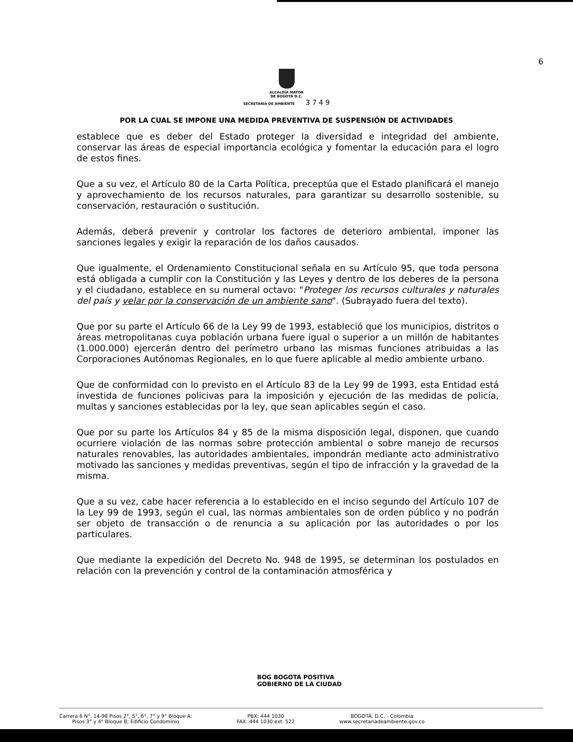6
ALCALDÍA MAYOR
DE BOGOTÁ D.C.
SECRETARÍA DE AMBIENTE 3 7 4 9
POR LA CUAL SE IMPONE UNA MEDIDA PREVENTIVA DE SUSPENSIÓN DE ACTIVIDADES
establece que es deber del Estado proteger la diversidad e integridad del ambiente, conservar las áreas de especial importancia ecológica y fomentar la educación para el logro de estos fines.
Que a su vez, el Artículo 80 de la Carta Política, preceptúa que el Estado planificará el manejo y aprovechamiento de los recursos naturales, para garantizar su desarrollo sostenible, su conservación, restauración o sustitución.
Además, deberá prevenir y controlar los factores de deterioro ambiental, imponer las sanciones legales y exigir la reparación de los daños causados.
Que igualmente, el Ordenamiento Constitucional señala en su Artículo 95, que toda persona está obligada a cumplir con la Constitución y las Leyes y dentro de los deberes de la persona y el ciudadano, establece en su numeral octavo: "Proteger los recursos culturales y naturales del país y velar por la conservación de un ambiente sano". (Subrayado fuera del texto).
Que por su parte el Artículo 66 de la Ley 99 de 1993, estableció que los municipios, distritos o áreas metropolitanas cuya población urbana fuere igual o superior a un millón de habitantes (1.000.000) ejercerán dentro del perímetro urbano las mismas funciones atribuidas a las Corporaciones Autónomas Regionales, en lo que fuere aplicable al medio ambiente urbano.
Que de conformidad con lo previsto en el Artículo 83 de la Ley 99 de 1993, esta Entidad está investida de funciones policivas para la imposición y ejecución de las medidas de policía, multas y sanciones establecidas por la ley, que sean aplicables según el caso.
Que por su parte los Artículos 84 y 85 de la misma disposición legal, disponen, que cuando ocurriere violación de las normas sobre protección ambiental o sobre manejo de recursos naturales renovables, las autoridades ambientales, impondrán mediante acto administrativo motivado las sanciones y medidas preventivas, según el tipo de infracción y la gravedad de la misma.
Que a su vez, cabe hacer referencia a lo establecido en el inciso segundo del Artículo 107 de la Ley 99 de 1993, según el cual, las normas ambientales son de orden público y no podrán ser objeto de transacción o de renuncia a su aplicación por las autoridades o por los particulares.
Que mediante la expedición del Decreto No. 948 de 1995, se determinan los postulados en relación con la prevención y control de la contaminación atmosférica y
BOG BOGOTÁ POSITIVA
GOBIERNO DE LA CIUDAD
Carrera 6 N°. 14-98 Pisos 2°, 5°, 6°, 7° y 9° Bloque A;
Pisos 3° y 4° Bloque B; Edificio Condominio
PBX: 444 1030
FAX: 444 1030 ext. 522
BOGOTÁ, D.C. - Colombia
www.secretariadeambiente.gov.co